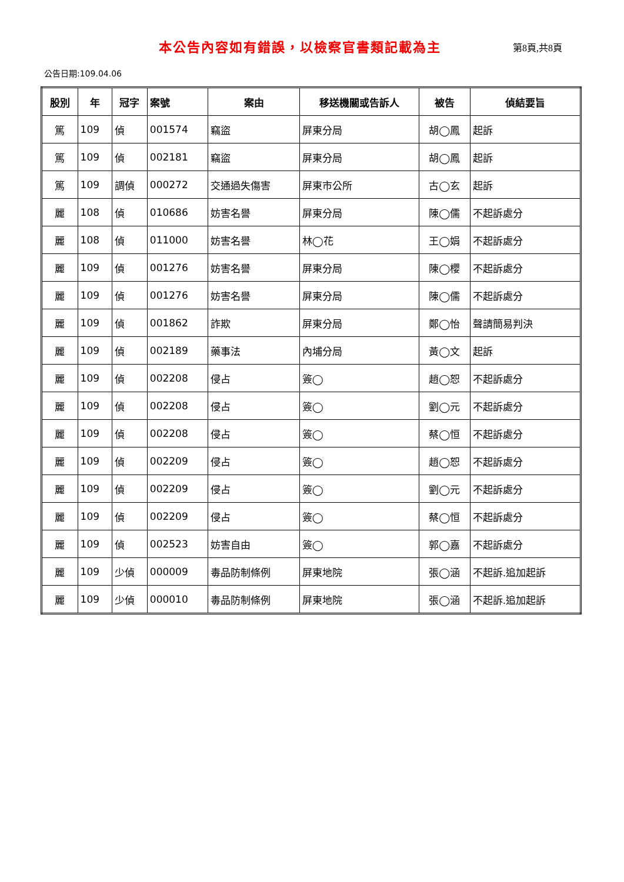本公告內容如有錯誤，以檢察官書類記載為主
第8頁,共8頁
公告日期:109.04.06
| 股別 | 年 | 冠字 | 案號 | 案由 | 移送機關或告訴人 | 被告 | 偵結要旨 |
| --- | --- | --- | --- | --- | --- | --- | --- |
| 篤 | 109 | 偵 | 001574 | 竊盜 | 屏東分局 | 胡◯鳳 | 起訴 |
| 篤 | 109 | 偵 | 002181 | 竊盜 | 屏東分局 | 胡◯鳳 | 起訴 |
| 篤 | 109 | 調偵 | 000272 | 交通過失傷害 | 屏東市公所 | 古◯玄 | 起訴 |
| 麗 | 108 | 偵 | 010686 | 妨害名譽 | 屏東分局 | 陳◯儒 | 不起訴處分 |
| 麗 | 108 | 偵 | 011000 | 妨害名譽 | 林◯花 | 王◯娟 | 不起訴處分 |
| 麗 | 109 | 偵 | 001276 | 妨害名譽 | 屏東分局 | 陳◯櫻 | 不起訴處分 |
| 麗 | 109 | 偵 | 001276 | 妨害名譽 | 屏東分局 | 陳◯儒 | 不起訴處分 |
| 麗 | 109 | 偵 | 001862 | 詐欺 | 屏東分局 | 鄭◯怡 | 聲請簡易判決 |
| 麗 | 109 | 偵 | 002189 | 藥事法 | 內埔分局 | 黃◯文 | 起訴 |
| 麗 | 109 | 偵 | 002208 | 侵占 | 簽◯ | 趙◯恕 | 不起訴處分 |
| 麗 | 109 | 偵 | 002208 | 侵占 | 簽◯ | 劉◯元 | 不起訴處分 |
| 麗 | 109 | 偵 | 002208 | 侵占 | 簽◯ | 蔡◯恒 | 不起訴處分 |
| 麗 | 109 | 偵 | 002209 | 侵占 | 簽◯ | 趙◯恕 | 不起訴處分 |
| 麗 | 109 | 偵 | 002209 | 侵占 | 簽◯ | 劉◯元 | 不起訴處分 |
| 麗 | 109 | 偵 | 002209 | 侵占 | 簽◯ | 蔡◯恒 | 不起訴處分 |
| 麗 | 109 | 偵 | 002523 | 妨害自由 | 簽◯ | 郭◯嘉 | 不起訴處分 |
| 麗 | 109 | 少偵 | 000009 | 毒品防制條例 | 屏東地院 | 張◯涵 | 不起訴.追加起訴 |
| 麗 | 109 | 少偵 | 000010 | 毒品防制條例 | 屏東地院 | 張◯涵 | 不起訴.追加起訴 |